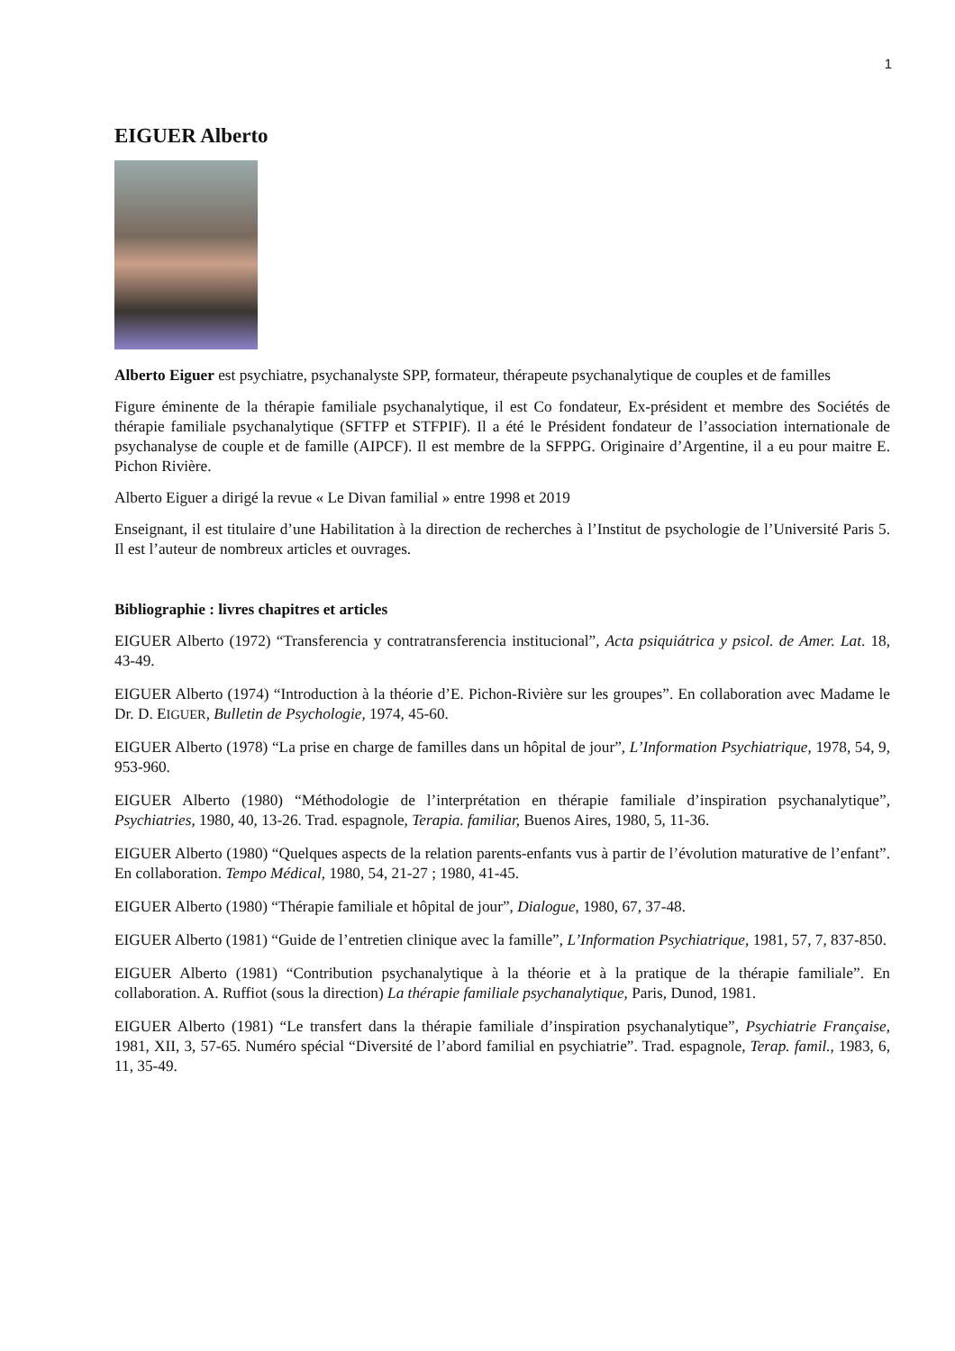1
EIGUER Alberto
Alberto Eiguer est psychiatre, psychanalyste SPP, formateur, thérapeute psychanalytique de couples et de familles
Figure éminente de la thérapie familiale psychanalytique, il est Co fondateur, Ex-président et membre des Sociétés de thérapie familiale psychanalytique (SFTFP et STFPIF). Il a été le Président fondateur de l’association internationale de psychanalyse de couple et de famille (AIPCF). Il est membre de la SFPPG. Originaire d’Argentine, il a eu pour maitre E. Pichon Rivière.
Alberto Eiguer a dirigé la revue « Le Divan familial » entre 1998 et 2019
Enseignant, il est titulaire d’une Habilitation à la direction de recherches à l’Institut de psychologie de l’Université Paris 5. Il est l’auteur de nombreux articles et ouvrages.
Bibliographie : livres chapitres et articles
EIGUER Alberto (1972) “Transferencia y contratransferencia institucional”, Acta psiquiátrica y psicol. de Amer. Lat. 18, 43-49.
EIGUER Alberto (1974) “Introduction à la théorie d’E. Pichon-Rivière sur les groupes”. En collaboration avec Madame le Dr. D. EIGUER, Bulletin de Psychologie, 1974, 45-60.
EIGUER Alberto (1978) “La prise en charge de familles dans un hôpital de jour”, L’Information Psychiatrique, 1978, 54, 9, 953-960.
EIGUER Alberto (1980) “Méthodologie de l’interprétation en thérapie familiale d’inspiration psychanalytique”, Psychiatries, 1980, 40, 13-26. Trad. espagnole, Terapia. familiar, Buenos Aires, 1980, 5, 11-36.
EIGUER Alberto (1980) “Quelques aspects de la relation parents-enfants vus à partir de l’évolution maturative de l’enfant”. En collaboration. Tempo Médical, 1980, 54, 21-27 ; 1980, 41-45.
EIGUER Alberto (1980) “Thérapie familiale et hôpital de jour”, Dialogue, 1980, 67, 37-48.
EIGUER Alberto (1981) “Guide de l’entretien clinique avec la famille”, L’Information Psychiatrique, 1981, 57, 7, 837-850.
EIGUER Alberto (1981) “Contribution psychanalytique à la théorie et à la pratique de la thérapie familiale”. En collaboration. A. Ruffiot (sous la direction) La thérapie familiale psychanalytique, Paris, Dunod, 1981.
EIGUER Alberto (1981) “Le transfert dans la thérapie familiale d’inspiration psychanalytique”, Psychiatrie Française, 1981, XII, 3, 57-65. Numéro spécial “Diversité de l’abord familial en psychiatrie”. Trad. espagnole, Terap. famil., 1983, 6, 11, 35-49.